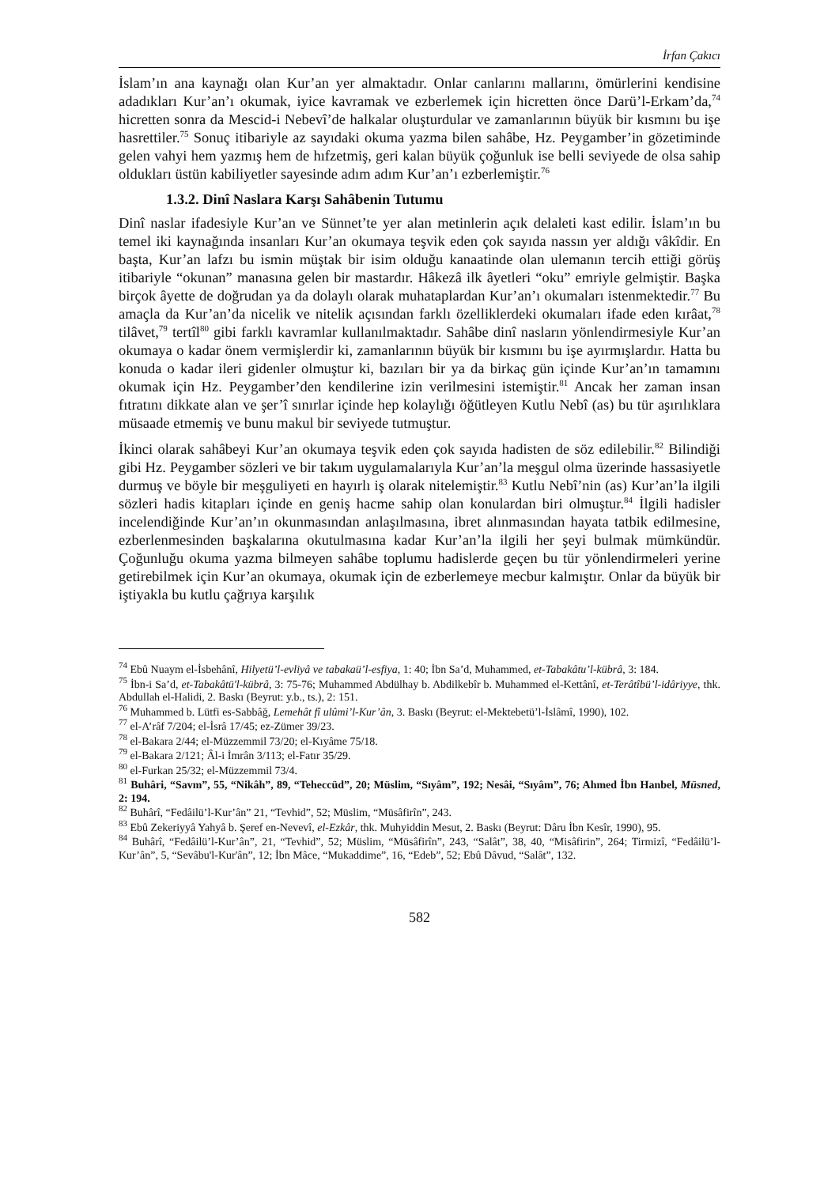İrfan Çakıcı
İslam’ın ana kaynağı olan Kur’an yer almaktadır. Onlar canlarını mallarını, ömürlerini kendisine adadıkları Kur’an’ı okumak, iyice kavramak ve ezberlemek için hicretten önce Darü’l-Erkam’da,<sup>74</sup> hicretten sonra da Mescid-i Nebevî’de halkalar oluşturdular ve zamanlarının büyük bir kısmını bu işe hasrettiler.<sup>75</sup> Sonuç itibariyle az sayıdaki okuma yazma bilen sahâbe, Hz. Peygamber’in gözetiminde gelen vahyi hem yazmış hem de hıfzetmiş, geri kalan büyük çoğunluk ise belli seviyede de olsa sahip oldukları üstün kabiliyetler sayesinde adım adım Kur’an’ı ezberlemiştir.<sup>76</sup>
1.3.2. Dinî Naslara Karşı Sahâbenin Tutumu
Dinî naslar ifadesiyle Kur’an ve Sünnet’te yer alan metinlerin açık delaleti kast edilir. İslam’ın bu temel iki kaynağında insanları Kur’an okumaya teşvik eden çok sayıda nassın yer aldığı vâkîdir. En başta, Kur’an lafzı bu ismin müştak bir isim olduğu kanaatinde olan ulemanın tercih ettiği görüş itibariyle “okunan” manasına gelen bir mastardır. Hâkezâ ilk âyetleri “oku” emriyle gelmiştir. Başka birçok âyette de doğrudan ya da dolaylı olarak muhataplardan Kur’an’ı okumaları istenmektedir.<sup>77</sup> Bu amaçla da Kur’an’da nicelik ve nitelik açısından farklı özelliklerdeki okumaları ifade eden kırâat,<sup>78</sup> tilâvet,<sup>79</sup> tertîl<sup>80</sup> gibi farklı kavramlar kullanılmaktadır. Sahâbe dinî nasların yönlendirmesiyle Kur’an okumaya o kadar önem vermişlerdir ki, zamanlarının büyük bir kısmını bu işe ayırmışlardır. Hatta bu konuda o kadar ileri gidenler olmuştur ki, bazıları bir ya da birkaç gün içinde Kur’an’ın tamamını okumak için Hz. Peygamber’den kendilerine izin verilmesini istemiştir.<sup>81</sup> Ancak her zaman insan fıtratını dikkate alan ve şer’î sınırlar içinde hep kolaylığı öğütleyen Kutlu Nebî (as) bu tür aşırılıklara müsaade etmemiş ve bunu makul bir seviyede tutmuştur.
İkinci olarak sahâbeyi Kur’an okumaya teşvik eden çok sayıda hadisten de söz edilebilir.<sup>82</sup> Bilindiği gibi Hz. Peygamber sözleri ve bir takım uygulamalarıyla Kur’an’la meşgul olma üzerinde hassasiyetle durmuş ve böyle bir meşguliyeti en hayırlı iş olarak nitelemiştir.<sup>83</sup> Kutlu Nebî’nin (as) Kur’an’la ilgili sözleri hadis kitapları içinde en geniş hacme sahip olan konulardan biri olmuştur.<sup>84</sup> İlgili hadisler incelendiğinde Kur’an’ın okunmasından anlaşılmasına, ibret alınmasından hayata tatbik edilmesine, ezberlenmesinden başkalarına okutulmasına kadar Kur’an’la ilgili her şeyi bulmak mümkündür. Çoğunluğu okuma yazma bilmeyen sahâbe toplumu hadislerde geçen bu tür yönlendirmeleri yerine getirebilmek için Kur’an okumaya, okumak için de ezberlemeye mecbur kalmıştır. Onlar da büyük bir iştiyakla bu kutlu çağrıya karşılık
<sup>74</sup> Ebû Nuaym el-İsbehânî, Hilyetü’l-evliyâ ve tabakaü’l-esfiya, 1: 40; İbn Sa’d, Muhammed, et-Tabakâtu’l-kübrâ, 3: 184.
<sup>75</sup> İbn-i Sa’d, et-Tabakâtü'l-kübrâ, 3: 75-76; Muhammed Abdülhay b. Abdilkebîr b. Muhammed el-Kettânî, et-Terâtîbü’l-idâriyye, thk. Abdullah el-Halidi, 2. Baskı (Beyrut: y.b., ts.), 2: 151.
<sup>76</sup> Muhammed b. Lütfi es-Sabbâğ, Lemehât fî ulûmi’l-Kur’ân, 3. Baskı (Beyrut: el-Mektebetü’l-İslâmî, 1990), 102.
<sup>77</sup> el-A’râf 7/204; el-İsrâ 17/45; ez-Zümer 39/23.
<sup>78</sup> el-Bakara 2/44; el-Müzzemmil 73/20; el-Kıyâme 75/18.
<sup>79</sup> el-Bakara 2/121; Âl-i İmrân 3/113; el-Fatır 35/29.
<sup>80</sup> el-Furkan 25/32; el-Müzzemmil 73/4.
<sup>81</sup> Buhâri, “Savm”, 55, “Nikâh”, 89, “Teheccüd”, 20; Müslim, “Sıyâm”, 192; Nesâi, “Sıyâm”, 76; Ahmed İbn Hanbel, Müsned, 2: 194.
<sup>82</sup> Buhârî, “Fedâilü’l-Kur’ân” 21, “Tevhid”, 52; Müslim, “Müsâfirîn”, 243.
<sup>83</sup> Ebû Zekeriyyâ Yahyâ b. Şeref en-Nevevî, el-Ezkâr, thk. Muhyiddin Mesut, 2. Baskı (Beyrut: Dâru İbn Kesîr, 1990), 95.
<sup>84</sup> Buhârî, “Fedâilü’l-Kur’ân”, 21, “Tevhid”, 52; Müslim, “Müsâfirîn”, 243, “Salât”, 38, 40, “Misâfirin”, 264; Tirmizî, “Fedâilü’l-Kur’ân”, 5, “Sevâbu'l-Kur'ân”, 12; İbn Mâce, “Mukaddime”, 16, “Edeb”, 52; Ebû Dâvud, “Salât”, 132.
582